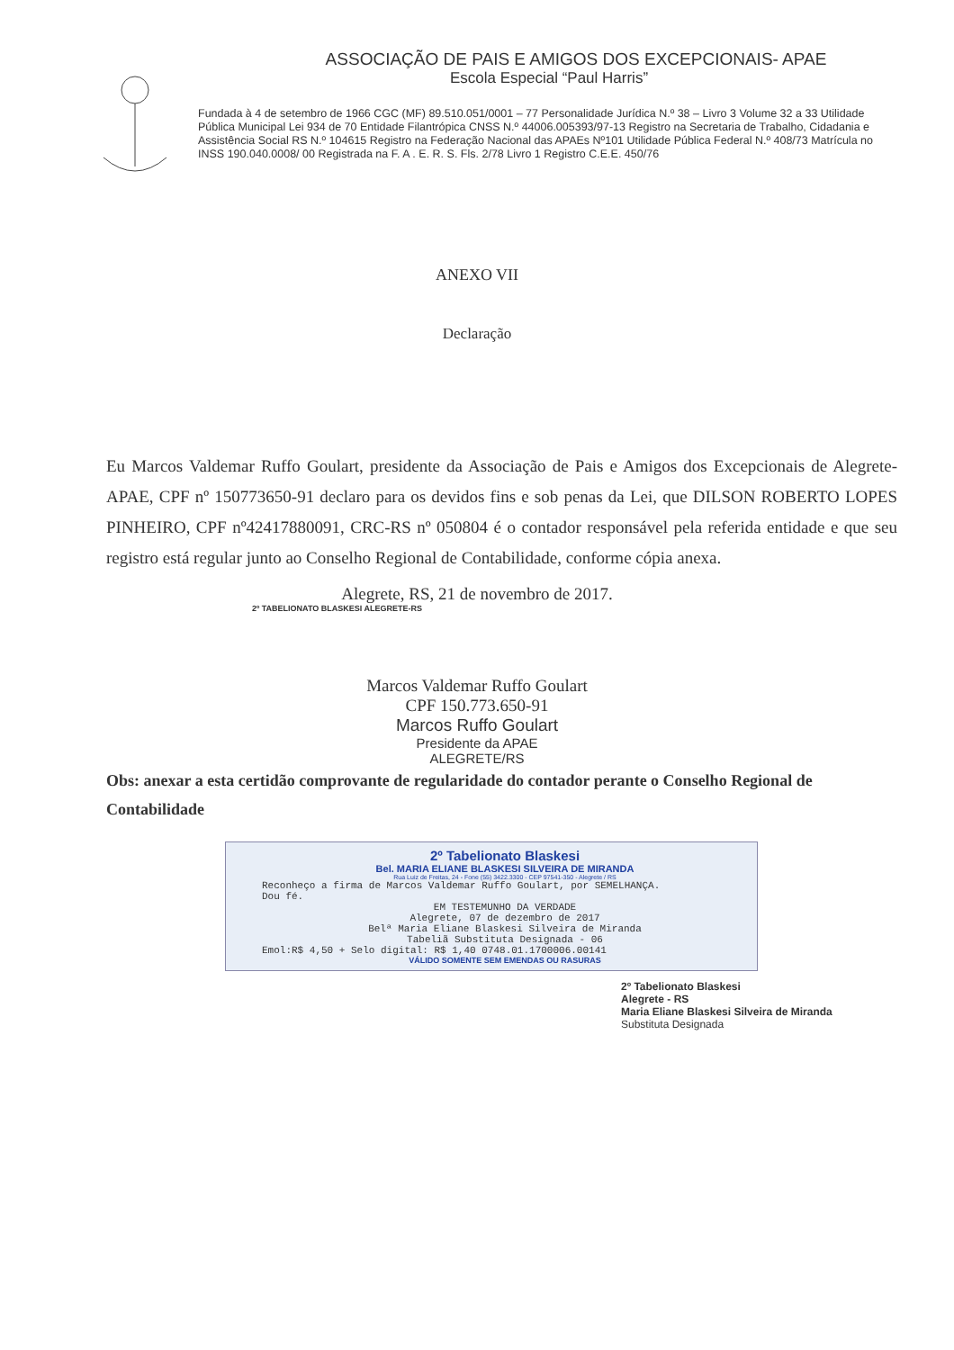ASSOCIAÇÃO DE PAIS E AMIGOS DOS EXCEPCIONAIS- APAE
Escola Especial “Paul Harris”
Fundada à 4 de setembro de 1966 CGC (MF) 89.510.051/0001 – 77 Personalidade Jurídica N.º 38 – Livro 3 Volume 32 a 33 Utilidade Pública Municipal Lei 934 de 70 Entidade Filantrópica CNSS N.º 44006.005393/97-13 Registro na Secretaria de Trabalho, Cidadania e Assistência Social RS N.º 104615 Registro na Federação Nacional das APAEs Nº101 Utilidade Pública Federal N.º 408/73 Matrícula no INSS 190.040.0008/ 00 Registrada na F. A . E. R. S. Fls. 2/78 Livro 1 Registro C.E.E. 450/76
ANEXO VII
Declaração
Eu Marcos Valdemar Ruffo Goulart, presidente da Associação de Pais e Amigos dos Excepcionais de Alegrete- APAE, CPF nº 150773650-91 declaro para os devidos fins e sob penas da Lei, que DILSON ROBERTO LOPES PINHEIRO, CPF nº42417880091, CRC-RS nº 050804 é o contador responsável pela referida entidade e que seu registro está regular junto ao Conselho Regional de Contabilidade, conforme cópia anexa.
Alegrete, RS, 21 de novembro de 2017.
2º TABELIONATO BLASKESI ALEGRETE-RS
Marcos Valdemar Ruffo Goulart
CPF 150.773.650-91
Marcos Ruffo Goulart
Presidente da APAE
ALEGRETE/RS
Obs: anexar a esta certidão comprovante de regularidade do contador perante o Conselho Regional de Contabilidade
2º Tabelionato Blaskesi
Bel. MARIA ELIANE BLASKESI SILVEIRA DE MIRANDA
Rua Luiz de Freitas, 24 - Fone (55) 3422.3300 - CEP 97541-350 - Alegrete / RS
Reconheço a firma de Marcos Valdemar Ruffo Goulart, por SEMELHANÇA.
Dou fé.
EM TESTEMUNHO DA VERDADE
Alegrete, 07 de dezembro de 2017
Belª Maria Eliane Blaskesi Silveira de Miranda
Tabeliã Substituta Designada - 06
Emol:R$ 4,50 + Selo digital: R$ 1,40 0748.01.1700006.00141
VÁLIDO SOMENTE SEM EMENDAS OU RASURAS
2º Tabelionato Blaskesi
Alegrete - RS
Maria Eliane Blaskesi Silveira de Miranda
Substituta Designada